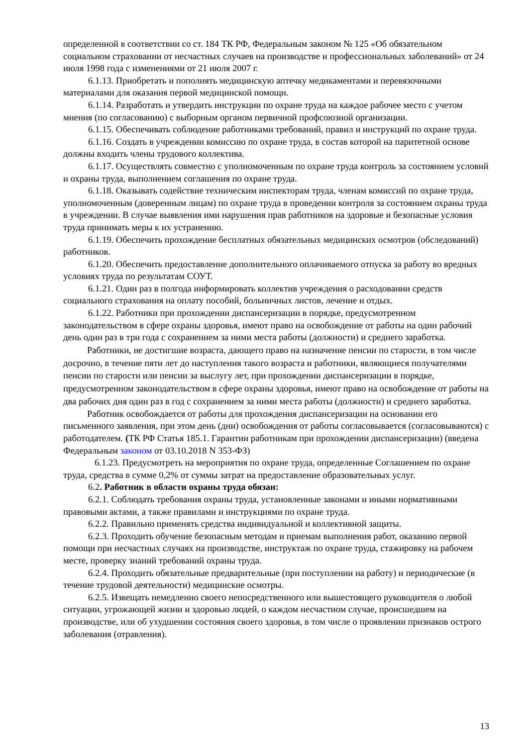определенной в соответствии со ст. 184 ТК РФ, Федеральным законом № 125 «Об обязательном социальном страховании от несчастных случаев на производстве и профессиональных заболеваний» от 24 июля 1998 года с изменениями от 21 июля 2007 г.
6.1.13. Приобретать и пополнять медицинскую аптечку медикаментами и перевязочными материалами для оказания первой медицинской помощи.
6.1.14. Разработать и утвердить инструкции по охране труда на каждое рабочее место с учетом мнения (по согласованию) с выборным органом первичной профсоюзной организации.
6.1.15. Обеспечивать соблюдение работниками требований, правил и инструкций по охране труда.
6.1.16. Создать в учреждении комиссию по охране труда, в состав которой на паритетной основе должны входить члены трудового коллектива.
6.1.17. Осуществлять совместно с уполномоченным по охране труда контроль за состоянием условий и охраны труда, выполнением соглашения по охране труда.
6.1.18. Оказывать содействие техническим инспекторам труда, членам комиссий по охране труда, уполномоченным (доверенным лицам) по охране труда в проведении контроля за состоянием охраны труда в учреждении. В случае выявления ими нарушения прав работников на здоровые и безопасные условия труда принимать меры к их устранению.
6.1.19. Обеспечить прохождение бесплатных обязательных медицинских осмотров (обследований) работников.
6.1.20. Обеспечить предоставление дополнительного оплачиваемого отпуска за работу во вредных условиях труда по результатам СОУТ.
6.1.21. Один раз в полгода информировать коллектив учреждения о расходовании средств социального страхования на оплату пособий, больничных листов, лечение и отдых.
6.1.22. Работники при прохождении диспансеризации в порядке, предусмотренном законодательством в сфере охраны здоровья, имеют право на освобождение от работы на один рабочий день один раз в три года с сохранением за ними места работы (должности) и среднего заработка.
Работники, не достигшие возраста, дающего право на назначение пенсии по старости, в том числе досрочно, в течение пяти лет до наступления такого возраста и работники, являющиеся получателями пенсии по старости или пенсии за выслугу лет, при прохождении диспансеризации в порядке, предусмотренном законодательством в сфере охраны здоровья, имеют право на освобождение от работы на два рабочих дня один раз в год с сохранением за ними места работы (должности) и среднего заработка.
Работник освобождается от работы для прохождения диспансеризации на основании его письменного заявления, при этом день (дни) освобождения от работы согласовывается (согласовываются) с работодателем. (ТК РФ Статья 185.1. Гарантии работникам при прохождении диспансеризации) (введена Федеральным законом от 03.10.2018 N 353-ФЗ)
6.1.23. Предусмотреть на мероприятия по охране труда, определенные Соглашением по охране труда, средства в сумме 0,2% от суммы затрат на предоставление образовательных услуг.
6.2. Работник в области охраны труда обязан:
6.2.1. Соблюдать требования охраны труда, установленные законами и иными нормативными правовыми актами, а также правилами и инструкциями по охране труда.
6.2.2. Правильно применять средства индивидуальной и коллективной защиты.
6.2.3. Проходить обучение безопасным методам и приемам выполнения работ, оказанию первой помощи при несчастных случаях на производстве, инструктаж по охране труда, стажировку на рабочем месте, проверку знаний требований охраны труда.
6.2.4. Проходить обязательные предварительные (при поступлении на работу) и периодические (в течение трудовой деятельности) медицинские осмотры.
6.2.5. Извещать немедленно своего непосредственного или вышестоящего руководителя о любой ситуации, угрожающей жизни и здоровью людей, о каждом несчастном случае, происшедшем на производстве, или об ухудшении состояния своего здоровья, в том числе о проявлении признаков острого заболевания (отравления).
13